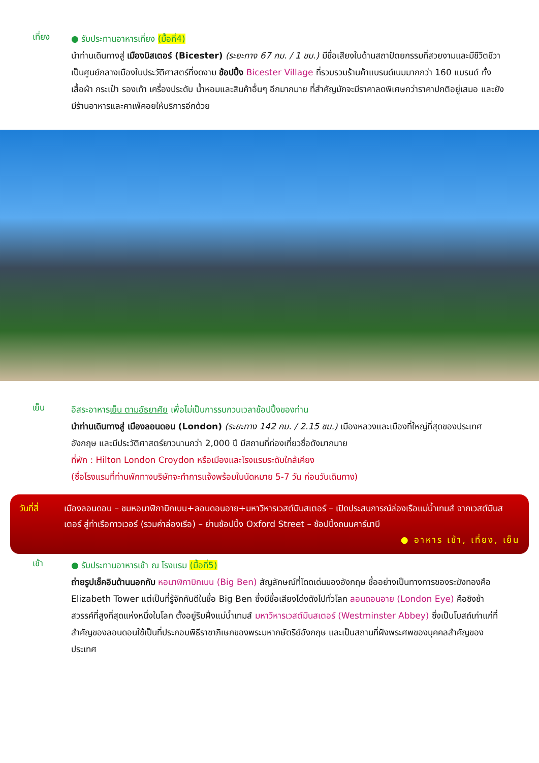เที่ยง
● รับประทานอาหารเที่ยง (มื้อที่4)
นำท่านเดินทางสู่ เมืองบิสเตอร์ (Bicester) (ระยะทาง 67 กม. / 1 ชม.) มีชื่อเสียงในด้านสถาปัตยกรรมที่สวยงามและมีชีวิตชีวา เป็นศูนย์กลางเมืองในประวัติศาสตร์ที่งดงาม ช้อปปิ้ง Bicester Village ที่รวบรวมร้านค้าแบรนด์เนมมากกว่า 160 แบรนด์ ทั้งเสื้อผ้า กระเป๋า รองเท้า เครื่องประดับ น้ำหอมและสินค้าอื่นๆ อีกมากมาย ที่สำคัญมักจะมีราคาลดพิเศษกว่าราคาปกติอยู่เสมอ และยังมีร้านอาหารและคาเฟ่คอยให้บริการอีกด้วย
เย็น
อิสระอาหารเย็น ตามอัธยาศัย เพื่อไม่เป็นการรบกวนเวลาช้อปปิ้งของท่าน
นำท่านเดินทางสู่ เมืองลอนดอน (London) (ระยะทาง 142 กม. / 2.15 ชม.) เมืองหลวงและเมืองที่ใหญ่ที่สุดของประเทศอังกฤษ และมีประวัติศาสตร์ยาวนานกว่า 2,000 ปี มีสถานที่ท่องเที่ยวชื่อดังมากมาย
ที่พัก : Hilton London Croydon หรือเมืองและโรงแรมระดับใกล้เคียง
(ชื่อโรงแรมที่ท่านพักทางบริษัทจะทำการแจ้งพร้อมใบนัดหมาย 5-7 วัน ก่อนวันเดินทาง)
วันที่สี่
เมืองลอนดอน – ชมหอนาฬิกาบิกเบน+ลอนดอนอาย+มหาวิหารเวสต์มินสเตอร์ – เปิดประสบการณ์ล่องเรือแม่น้ำเทมส์ จากเวสต์มินสเตอร์ สู่ท่าเรือทาวเวอร์ (รวมค่าล่องเรือ) – ย่านช้อปปิ้ง Oxford Street – ช้อปปิ้งถนนคาร์นาบี
● อาหาร เช้า, เที่ยง, เย็น
เช้า
● รับประทานอาหารเช้า ณ โรงแรม (มื้อที่5)
ถ่ายรูปเช็คอินด้านนอกกับ หอนาฬิกาบิกเบน (Big Ben) สัญลักษณ์ที่โดดเด่นของอังกฤษ ชื่ออย่างเป็นทางการของระฆังทองคือ Elizabeth Tower แต่เป็นที่รู้จักกันดีในชื่อ Big Ben ซึ่งมีชื่อเสียงโด่งดังไปทั่วโลก ลอนดอนอาย (London Eye) คือชิงช้าสวรรค์ที่สูงที่สุดแห่งหนึ่งในโลก ตั้งอยู่ริมฝั่งแม่น้ำเทมส์ มหาวิหารเวสต์มินสเตอร์ (Westminster Abbey) ซึ่งเป็นโบสถ์เก่าแก่ที่สำคัญของลอนดอนใช้เป็นที่ประกอบพิธีราชาภิเษกของพระมหากษัตริย์อังกฤษ และเป็นสถานที่ฝังพระศพของบุคคลสำคัญของประเทศ